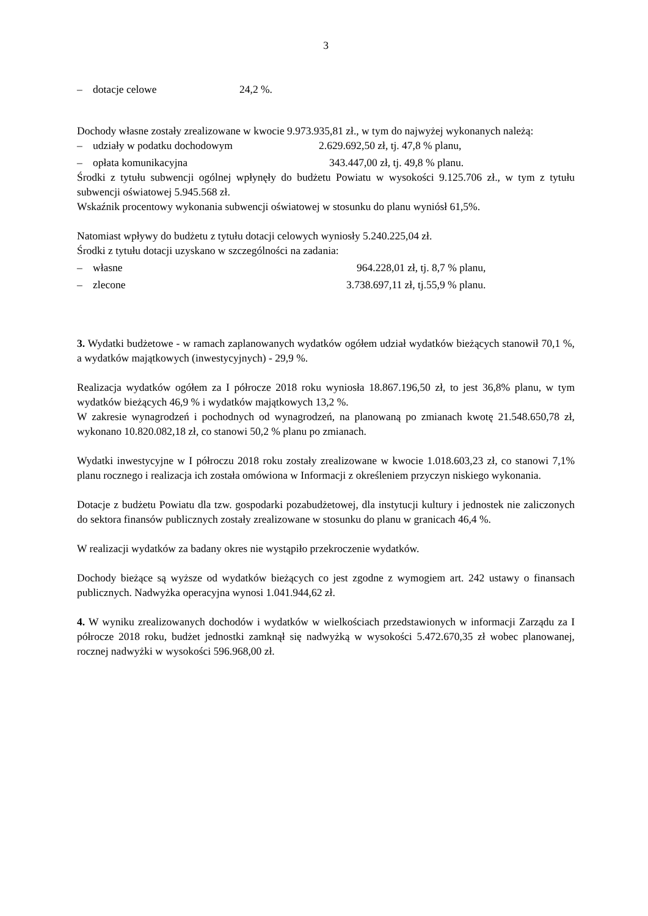3
– dotacje celowe 24,2 %.
Dochody własne zostały zrealizowane w kwocie 9.973.935,81 zł., w tym do najwyżej wykonanych należą:
– udziały w podatku dochodowym 2.629.692,50 zł, tj. 47,8 % planu,
– opłata komunikacyjna 343.447,00 zł, tj. 49,8 % planu.
Środki z tytułu subwencji ogólnej wpłynęły do budżetu Powiatu w wysokości 9.125.706 zł., w tym z tytułu subwencji oświatowej 5.945.568 zł.
Wskaźnik procentowy wykonania subwencji oświatowej w stosunku do planu wyniósł 61,5%.
Natomiast wpływy do budżetu z tytułu dotacji celowych wyniosły 5.240.225,04 zł.
Środki z tytułu dotacji uzyskano w szczególności na zadania:
– własne 964.228,01 zł, tj. 8,7 % planu,
– zlecone 3.738.697,11 zł, tj.55,9 % planu.
3. Wydatki budżetowe - w ramach zaplanowanych wydatków ogółem udział wydatków bieżących stanowił 70,1 %, a wydatków majątkowych (inwestycyjnych) - 29,9 %.
Realizacja wydatków ogółem za I półrocze 2018 roku wyniosła 18.867.196,50 zł, to jest 36,8% planu, w tym wydatków bieżących 46,9 % i wydatków majątkowych 13,2 %.
W zakresie wynagrodzeń i pochodnych od wynagrodzeń, na planowaną po zmianach kwotę 21.548.650,78 zł, wykonano 10.820.082,18 zł, co stanowi 50,2 % planu po zmianach.
Wydatki inwestycyjne w I półroczu 2018 roku zostały zrealizowane w kwocie 1.018.603,23 zł, co stanowi 7,1% planu rocznego i realizacja ich została omówiona w Informacji z określeniem przyczyn niskiego wykonania.
Dotacje z budżetu Powiatu dla tzw. gospodarki pozabudżetowej, dla instytucji kultury i jednostek nie zaliczonych do sektora finansów publicznych zostały zrealizowane w stosunku do planu w granicach 46,4 %.
W realizacji wydatków za badany okres nie wystąpiło przekroczenie wydatków.
Dochody bieżące są wyższe od wydatków bieżących co jest zgodne z wymogiem art. 242 ustawy o finansach publicznych. Nadwyżka operacyjna wynosi 1.041.944,62 zł.
4. W wyniku zrealizowanych dochodów i wydatków w wielkościach przedstawionych w informacji Zarządu za I półrocze 2018 roku, budżet jednostki zamknął się nadwyżką w wysokości 5.472.670,35 zł wobec planowanej, rocznej nadwyżki w wysokości 596.968,00 zł.